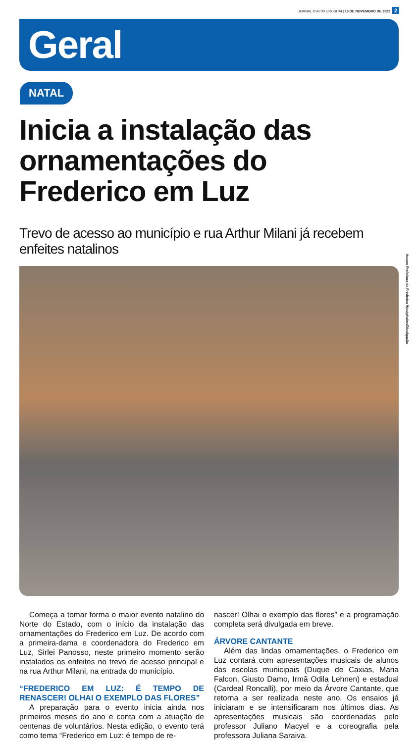JORNAL O ALTO URUGUAI | 15 DE NOVEMBRO DE 2022 2
Geral
NATAL
Inicia a instalação das ornamentações do Frederico em Luz
Trevo de acesso ao município e rua Arthur Milani já recebem enfeites natalinos
Ascom Prefeitura de Frederico Westphalen/Divulgação
Começa a tomar forma o maior evento natalino do Norte do Estado, com o início da instalação das ornamentações do Frederico em Luz. De acordo com a primeira-dama e coordenadora do Frederico em Luz, Sirlei Panosso, neste primeiro momento serão instalados os enfeites no trevo de acesso principal e na rua Arthur Milani, na entrada do município.
“FREDERICO EM LUZ: É TEMPO DE RENASCER! OLHAI O EXEMPLO DAS FLORES”
A preparação para o evento inicia ainda nos primeiros meses do ano e conta com a atuação de centenas de voluntários. Nesta edição, o evento terá como tema “Frederico em Luz: é tempo de re-
nascer! Olhai o exemplo das flores” e a programação completa será divulgada em breve.
ÁRVORE CANTANTE
Além das lindas ornamentações, o Frederico em Luz contará com apresentações musicais de alunos das escolas municipais (Duque de Caxias, Maria Falcon, Giusto Damo, Irmã Odila Lehnen) e estadual (Cardeal Roncalli), por meio da Árvore Cantante, que retorna a ser realizada neste ano. Os ensaios já iniciaram e se intensificaram nos últimos dias. As apresentações musicais são coordenadas pelo professor Juliano Macyel e a coreografia pela professora Juliana Saraiva.